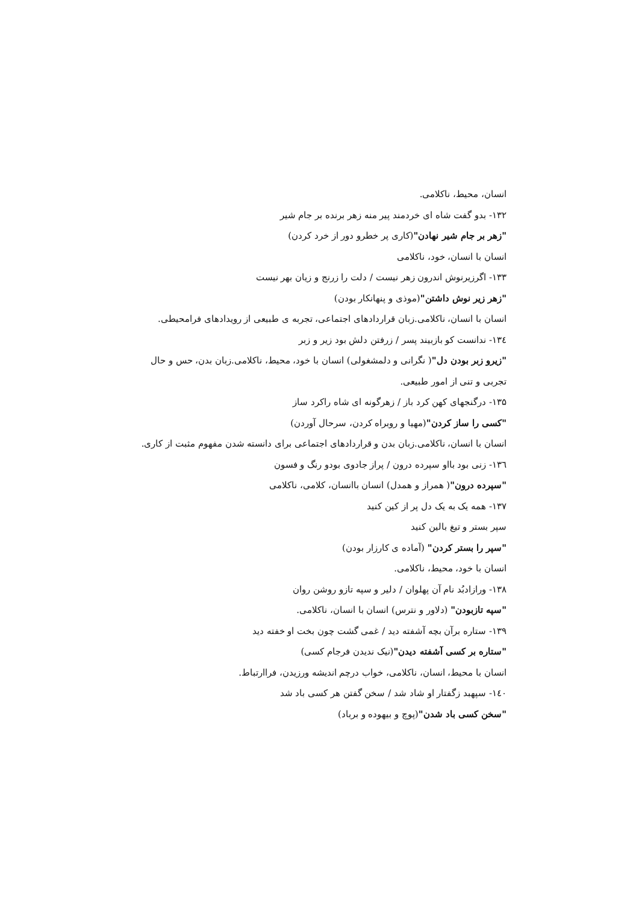انسان، محیط، ناکلامی.
۱۳۲- بدو گفت شاه ای خردمند پیر منه زهر برنده بر جام شیر
"زهر بر جام شیر نهادن"(کاری پر خطرو دور از خرد کردن)
انسان با انسان، خود، ناکلامی
۱۳۳- اگرزیرنوش اندرون زهر نیست / دلت را زرنج و زیان بهر نیست
"زهر زیر نوش داشتن"(موذی و پنهانکار بودن)
انسان با انسان، ناکلامی.زبان قراردادهای اجتماعی، تجربه ی طبیعی از رویدادهای فرامحیطی.
۱۳٤- ندانست کو بازبیند پسر / زرفتن دلش بود زیر و زبر
"زیرو زبر بودن دل"( نگرانی و دلمشغولی) انسان با خود، محیط، ناکلامی.زبان بدن، حس و حال تجربی و تنی از امور طبیعی.
۱۳۵- درگنجهای کهن کرد باز / زهرگونه ای شاه راکرد ساز
"کسی را ساز کردن"(مهیا و روبراه کردن، سرحال آوردن)
انسان با انسان، ناکلامی.زبان بدن و قراردادهای اجتماعی برای دانسته شدن مفهوم مثبت از کاری.
۱۳٦- زنی بود بااو سپرده درون / پراز جادوی بودو رنگ و فسون
"سپرده درون"( همراز و همدل) انسان باانسان، کلامی، ناکلامی
۱۳۷- همه یک به یک دل پر از کین کنید
سپر بستر و تیغ بالین کنید
"سپر را بستر کردن" (آماده ی کارزار بودن)
انسان با خود، محیط، ناکلامی.
۱۳۸- ورازادبُد نام آن پهلوان / دلیر و سپه تازو روشن روان
"سپه تازبودن" (دلاور و نترس) انسان با انسان، ناکلامی.
۱۳۹- ستاره برآن بچه آشفته دید / غمی گشت چون بخت او خفته دید
"ستاره بر کسی آشفته دیدن"(نیک ندیدن فرجام کسی)
انسان با محیط، انسان، ناکلامی، خواب درچم اندیشه ورزیدن، فراارتباط.
۱٤۰- سپهبد زگفتار او شاد شد / سخن گفتن هر کسی باد شد
"سخن کسی باد شدن"(پوچ و بیهوده و برباد)